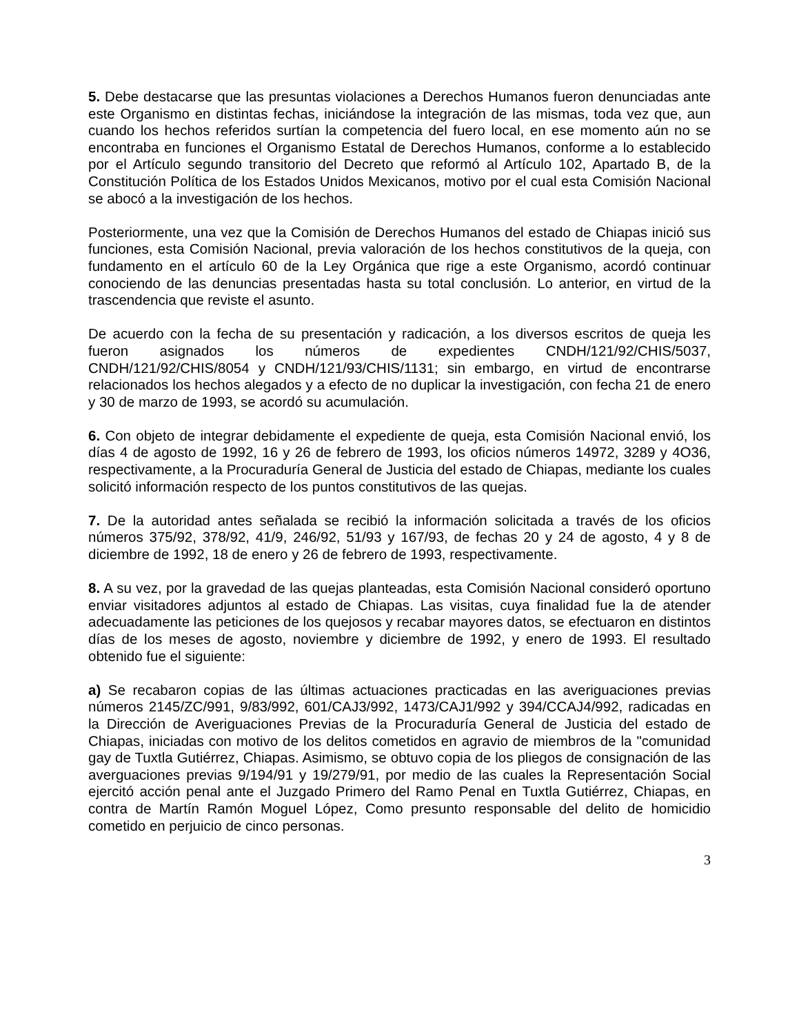5. Debe destacarse que las presuntas violaciones a Derechos Humanos fueron denunciadas ante este Organismo en distintas fechas, iniciándose la integración de las mismas, toda vez que, aun cuando los hechos referidos surtían la competencia del fuero local, en ese momento aún no se encontraba en funciones el Organismo Estatal de Derechos Humanos, conforme a lo establecido por el Artículo segundo transitorio del Decreto que reformó al Artículo 102, Apartado B, de la Constitución Política de los Estados Unidos Mexicanos, motivo por el cual esta Comisión Nacional se abocó a la investigación de los hechos.
Posteriormente, una vez que la Comisión de Derechos Humanos del estado de Chiapas inició sus funciones, esta Comisión Nacional, previa valoración de los hechos constitutivos de la queja, con fundamento en el artículo 60 de la Ley Orgánica que rige a este Organismo, acordó continuar conociendo de las denuncias presentadas hasta su total conclusión. Lo anterior, en virtud de la trascendencia que reviste el asunto.
De acuerdo con la fecha de su presentación y radicación, a los diversos escritos de queja les fueron asignados los números de expedientes CNDH/121/92/CHIS/5037, CNDH/121/92/CHIS/8054 y CNDH/121/93/CHIS/1131; sin embargo, en virtud de encontrarse relacionados los hechos alegados y a efecto de no duplicar la investigación, con fecha 21 de enero y 30 de marzo de 1993, se acordó su acumulación.
6. Con objeto de integrar debidamente el expediente de queja, esta Comisión Nacional envió, los días 4 de agosto de 1992, 16 y 26 de febrero de 1993, los oficios números 14972, 3289 y 4O36, respectivamente, a la Procuraduría General de Justicia del estado de Chiapas, mediante los cuales solicitó información respecto de los puntos constitutivos de las quejas.
7. De la autoridad antes señalada se recibió la información solicitada a través de los oficios números 375/92, 378/92, 41/9, 246/92, 51/93 y 167/93, de fechas 20 y 24 de agosto, 4 y 8 de diciembre de 1992, 18 de enero y 26 de febrero de 1993, respectivamente.
8. A su vez, por la gravedad de las quejas planteadas, esta Comisión Nacional consideró oportuno enviar visitadores adjuntos al estado de Chiapas. Las visitas, cuya finalidad fue la de atender adecuadamente las peticiones de los quejosos y recabar mayores datos, se efectuaron en distintos días de los meses de agosto, noviembre y diciembre de 1992, y enero de 1993. El resultado obtenido fue el siguiente:
a) Se recabaron copias de las últimas actuaciones practicadas en las averiguaciones previas números 2145/ZC/991, 9/83/992, 601/CAJ3/992, 1473/CAJ1/992 y 394/CCAJ4/992, radicadas en la Dirección de Averiguaciones Previas de la Procuraduría General de Justicia del estado de Chiapas, iniciadas con motivo de los delitos cometidos en agravio de miembros de la "comunidad gay de Tuxtla Gutiérrez, Chiapas. Asimismo, se obtuvo copia de los pliegos de consignación de las averguaciones previas 9/194/91 y 19/279/91, por medio de las cuales la Representación Social ejercitó acción penal ante el Juzgado Primero del Ramo Penal en Tuxtla Gutiérrez, Chiapas, en contra de Martín Ramón Moguel López, Como presunto responsable del delito de homicidio cometido en perjuicio de cinco personas.
3